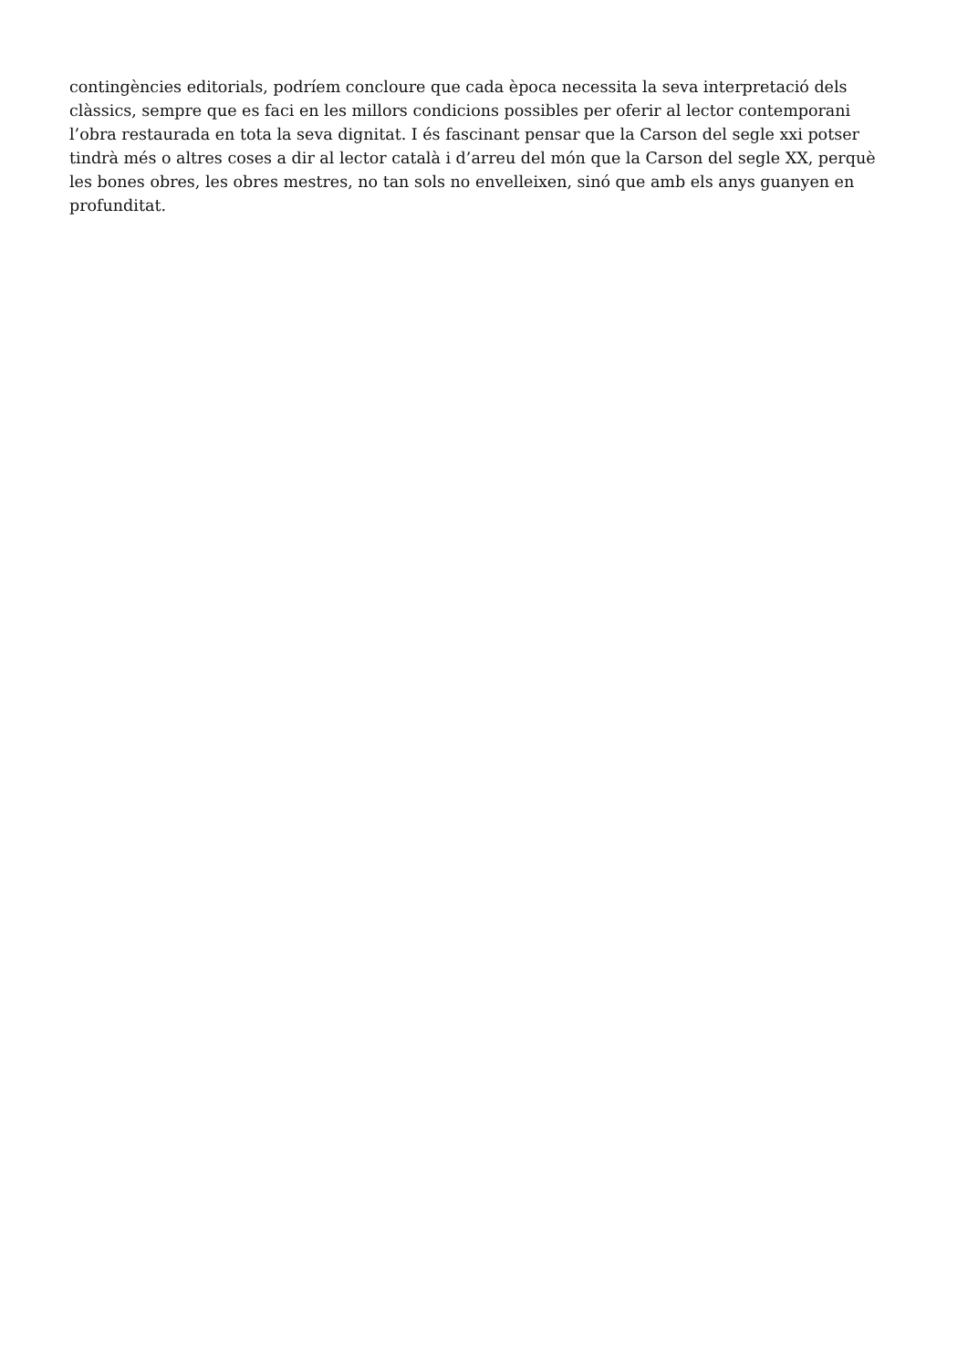contingències editorials, podríem concloure que cada època necessita la seva interpretació dels clàssics, sempre que es faci en les millors condicions possibles per oferir al lector contemporani l’obra restaurada en tota la seva dignitat. I és fascinant pensar que la Carson del segle xxi potser tindrà més o altres coses a dir al lector català i d’arreu del món que la Carson del segle XX, perquè les bones obres, les obres mestres, no tan sols no envelleixen, sinó que amb els anys guanyen en profunditat.